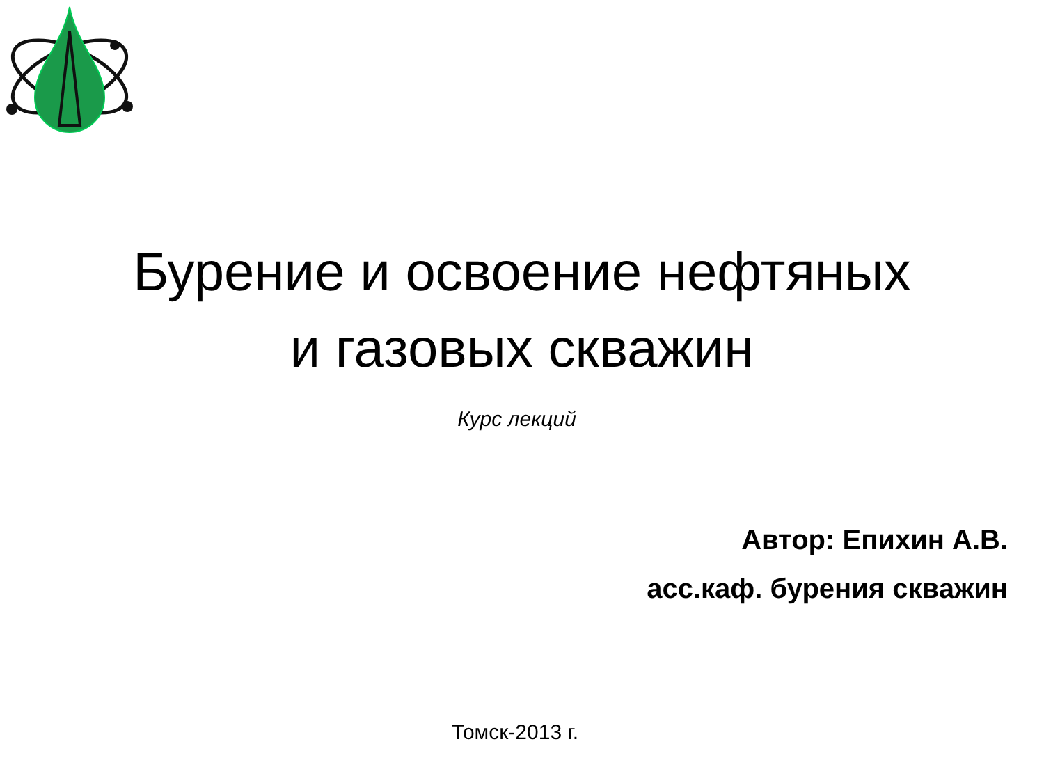Бурение и освоение нефтяных
и газовых скважин
Курс лекций
Автор: Епихин А.В.
асс.каф. бурения скважин
Томск-2013 г.